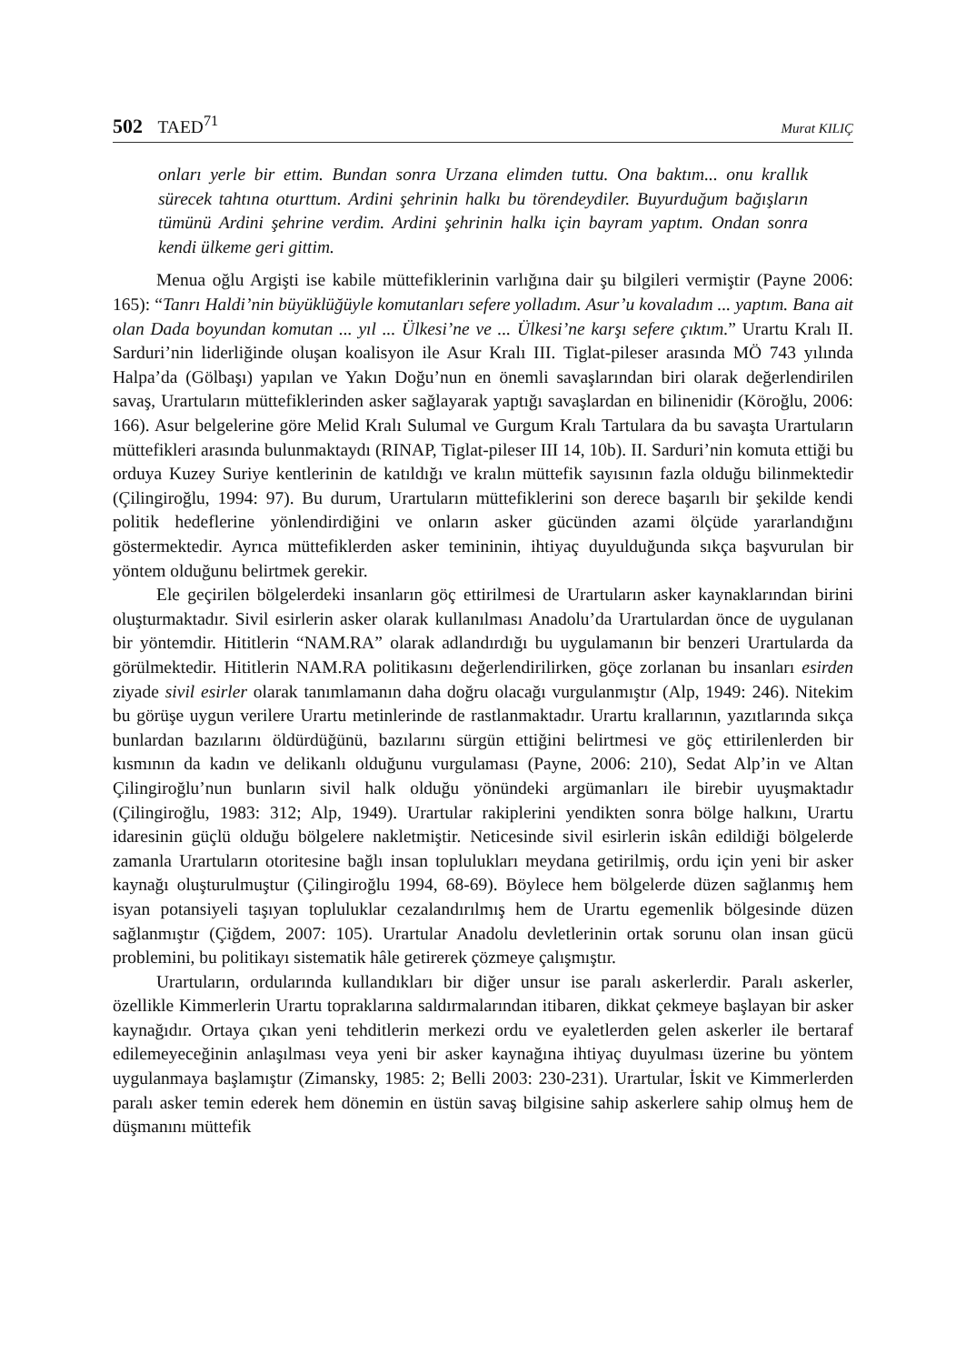502 TAED<sup>71</sup> Murat KILIÇ
onları yerle bir ettim. Bundan sonra Urzana elimden tuttu. Ona baktım... onu krallık sürecek tahtına oturttum. Ardini şehrinin halkı bu törendeydiler. Buyurduğum bağışların tümünü Ardini şehrine verdim. Ardini şehrinin halkı için bayram yaptım. Ondan sonra kendi ülkeme geri gittim.
Menua oğlu Argişti ise kabile müttefiklerinin varlığına dair şu bilgileri vermiştir (Payne 2006: 165): “Tanrı Haldi’nin büyüklüğüyle komutanları sefere yolladım. Asur’u kovaladım ... yaptım. Bana ait olan Dada boyundan komutan ... yıl ... Ülkesi’ne ve ... Ülkesi’ne karşı sefere çıktım.” Urartu Kralı II. Sarduri’nin liderliğinde oluşan koalisyon ile Asur Kralı III. Tiglat-pileser arasında MÖ 743 yılında Halpa’da (Gölbaşı) yapılan ve Yakın Doğu’nun en önemli savaşlarından biri olarak değerlendirilen savaş, Urartuların müttefiklerinden asker sağlayarak yaptığı savaşlardan en bilinenidir (Köroğlu, 2006: 166). Asur belgelerine göre Melid Kralı Sulumal ve Gurgum Kralı Tartulara da bu savaşta Urartuların müttefikleri arasında bulunmaktaydı (RINAP, Tiglat-pileser III 14, 10b). II. Sarduri’nin komuta ettiği bu orduya Kuzey Suriye kentlerinin de katıldığı ve kralın müttefik sayısının fazla olduğu bilinmektedir (Çilingiroğlu, 1994: 97). Bu durum, Urartuların müttefiklerini son derece başarılı bir şekilde kendi politik hedeflerine yönlendirdiğini ve onların asker gücünden azami ölçüde yararlandığını göstermektedir. Ayrıca müttefiklerden asker temininin, ihtiyaç duyulduğunda sıkça başvurulan bir yöntem olduğunu belirtmek gerekir.
Ele geçirilen bölgelerdeki insanların göç ettirilmesi de Urartuların asker kaynaklarından birini oluşturmaktadır. Sivil esirlerin asker olarak kullanılması Anadolu’da Urartulardan önce de uygulanan bir yöntemdir. Hititlerin “NAM.RA” olarak adlandırdığı bu uygulamanın bir benzeri Urartularda da görülmektedir. Hititlerin NAM.RA politikasını değerlendirilirken, göçe zorlanan bu insanları esirden ziyade sivil esirler olarak tanımlamanın daha doğru olacağı vurgulanmıştır (Alp, 1949: 246). Nitekim bu görüşe uygun verilere Urartu metinlerinde de rastlanmaktadır. Urartu krallarının, yazıtlarında sıkça bunlardan bazılarını öldürdüğünü, bazılarını sürgün ettiğini belirtmesi ve göç ettirilenlerden bir kısmının da kadın ve delikanlı olduğunu vurgulaması (Payne, 2006: 210), Sedat Alp’in ve Altan Çilingiroğlu’nun bunların sivil halk olduğu yönündeki argümanları ile birebir uyuşmaktadır (Çilingiroğlu, 1983: 312; Alp, 1949). Urartular rakiplerini yendikten sonra bölge halkını, Urartu idaresinin güçlü olduğu bölgelere nakletmiştir. Neticesinde sivil esirlerin iskân edildiği bölgelerde zamanla Urartuların otoritesine bağlı insan toplulukları meydana getirilmiş, ordu için yeni bir asker kaynağı oluşturulmuştur (Çilingiroğlu 1994, 68-69). Böylece hem bölgelerde düzen sağlanmış hem isyan potansiyeli taşıyan topluluklar cezalandırılmış hem de Urartu egemenlik bölgesinde düzen sağlanmıştır (Çiğdem, 2007: 105). Urartular Anadolu devletlerinin ortak sorunu olan insan gücü problemini, bu politikayı sistematik hâle getirerek çözmeye çalışmıştır.
Urartuların, ordularında kullandıkları bir diğer unsur ise paralı askerlerdir. Paralı askerler, özellikle Kimmerlerin Urartu topraklarına saldırmalarından itibaren, dikkat çekmeye başlayan bir asker kaynağıdır. Ortaya çıkan yeni tehditlerin merkezi ordu ve eyaletlerden gelen askerler ile bertaraf edilemeyeceğinin anlaşılması veya yeni bir asker kaynağına ihtiyaç duyulması üzerine bu yöntem uygulanmaya başlamıştır (Zimansky, 1985: 2; Belli 2003: 230-231). Urartular, İskit ve Kimmerlerden paralı asker temin ederek hem dönemin en üstün savaş bilgisine sahip askerlere sahip olmuş hem de düşmanını müttefik